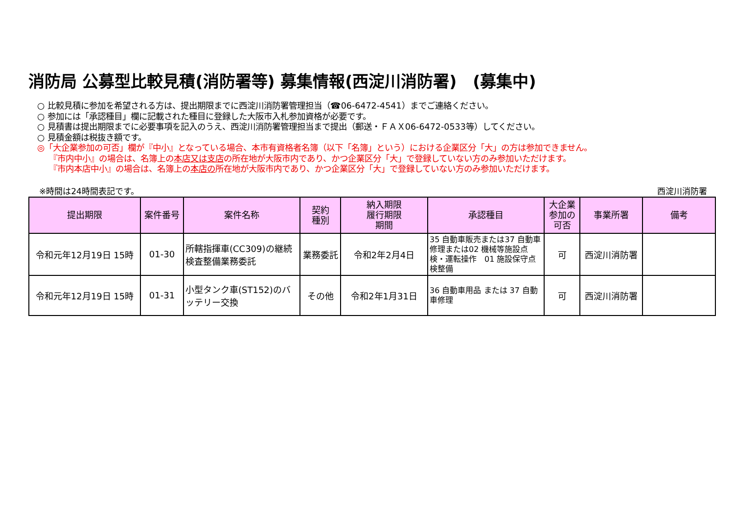消防局 公募型比較見積(消防署等) 募集情報(西淀川消防署)　(募集中)
○ 比較見積に参加を希望される方は、提出期限までに西淀川消防署管理担当（☎06-6472-4541）までご連絡ください。
○ 参加には「承認種目」欄に記載された種目に登録した大阪市入札参加資格が必要です。
○ 見積書は提出期限までに必要事項を記入のうえ、西淀川消防署管理担当まで提出（郵送・ＦＡＸ06-6472-0533等）してください。
○ 見積金額は税抜き額です。
◎「大企業参加の可否」欄が『中小』となっている場合、本市有資格者名簿（以下「名簿」という）における企業区分「大」の方は参加できません。
『市内中小』の場合は、名簿上の本店又は支店の所在地が大阪市内であり、かつ企業区分「大」で登録していない方のみ参加いただけます。
『市内本店中小』の場合は、名簿上の本店の所在地が大阪市内であり、かつ企業区分「大」で登録していない方のみ参加いただけます。
※時間は24時間表記です。 西淀川消防署
| 提出期限 | 案件番号 | 案件名称 | 契約 種別 | 納入期限 履行期限 期間 | 承認種目 | 大企業 参加の 可否 | 事業所署 | 備考 |
| --- | --- | --- | --- | --- | --- | --- | --- | --- |
| 令和元年12月19日 15時 | 01-30 | 所轄指揮車(CC309)の継続検査整備業務委託 | 業務委託 | 令和2年2月4日 | 35 自動車販売または37 自動車修理または02 機械等施設点検・運転操作 01 施設保守点検整備 | 可 | 西淀川消防署 | |
| 令和元年12月19日 15時 | 01-31 | 小型タンク車(ST152)のバッテリー交換 | その他 | 令和2年1月31日 | 36 自動車用品 または 37 自動車修理 | 可 | 西淀川消防署 | |